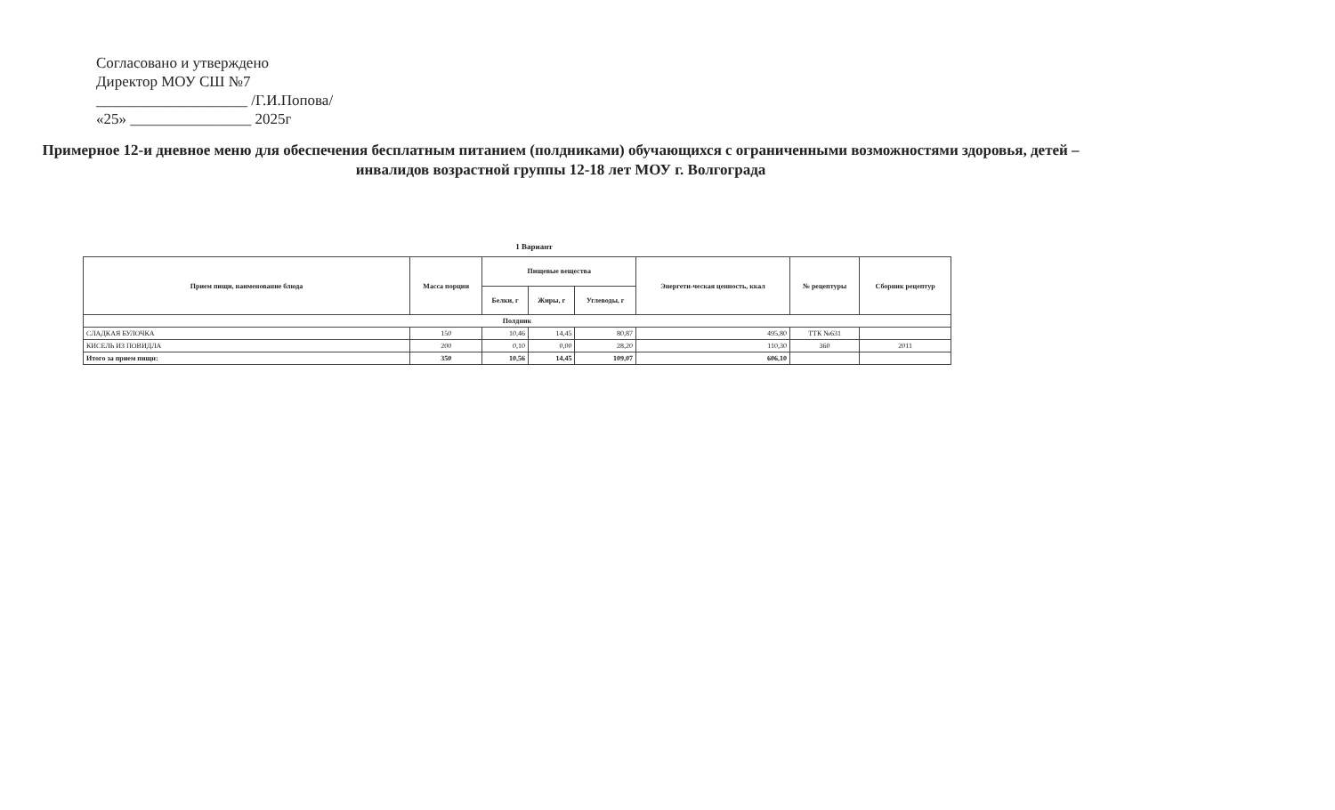Согласовано и утверждено
Директор МОУ СШ №7
____________________ /Г.И.Попова/
«25» ________________ 2025г
Примерное 12-и дневное меню для обеспечения бесплатным питанием (полдниками) обучающихся с ограниченными возможностями здоровья, детей – инвалидов возрастной группы 12-18 лет МОУ г. Волгограда
1 Вариант
| Прием пищи, наименование блюда | Масса порции | Пищевые вещества | | | Энергети-ческая ценность, ккал | № рецептуры | Сборник рецептур |
| --- | --- | --- | --- | --- | --- | --- | --- |
| | | Белки, г | Жиры, г | Углеводы, г | | | |
| Полдник | | | | | | | |
| СЛАДКАЯ БУЛОЧКА | 150 | 10,46 | 14,45 | 80,87 | 495,80 | ТТК №631 | |
| КИСЕЛЬ ИЗ ПОВИДЛА | 200 | 0,10 | 0,00 | 28,20 | 110,30 | 360 | 2011 |
| Итого за прием пищи: | 350 | 10,56 | 14,45 | 109,07 | 606,10 | | |